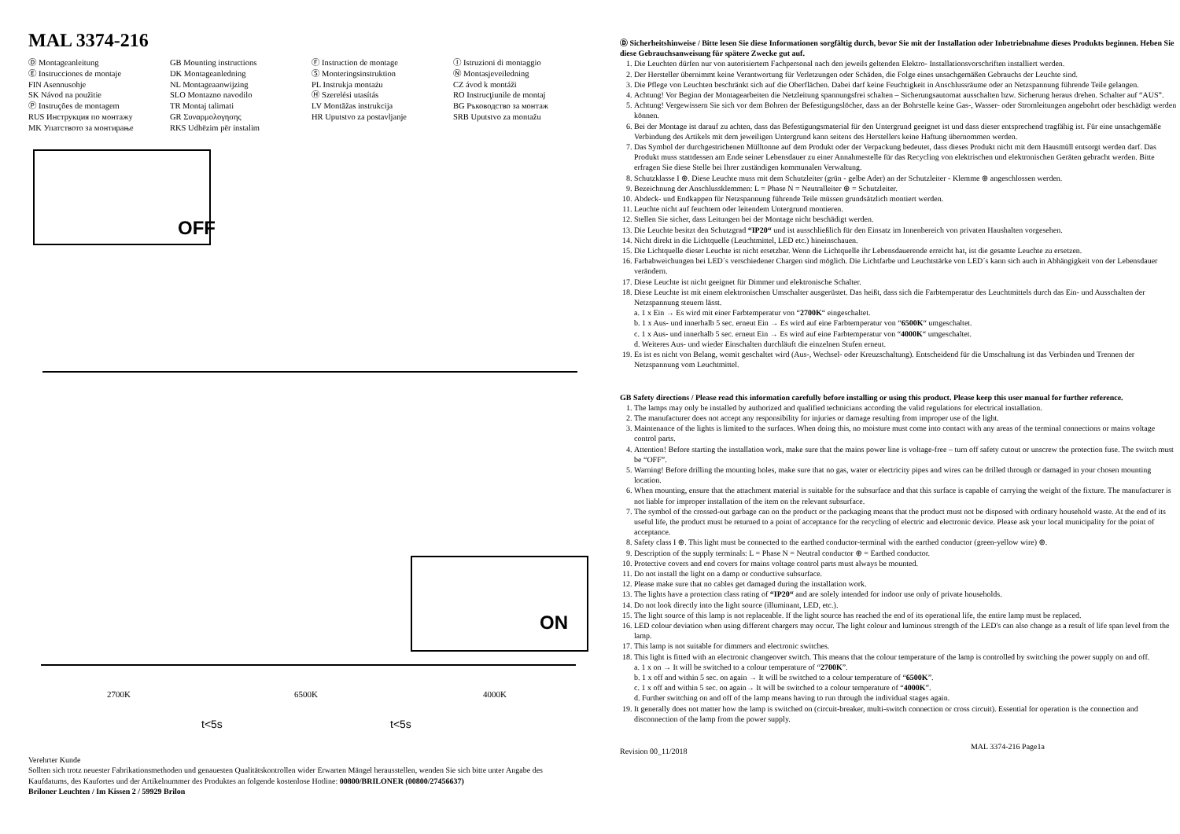MAL 3374-216
Ⓓ Montageanleitung
GB Mounting instructions
Ⓕ Instruction de montage
Ⓘ Istruzioni di montaggio
Ⓔ Instrucciones de montaje
DK Montageanledning
Ⓢ Monteringsinstruktion
Ⓝ Montasjeveiledning
FIN Asennusohje
NL Montageaanwijzing
PL Instrukja montażu
CZ ávod k montáži
SK Návod na použitie
SLO Montazno navodilo
Ⓗ Szerelési utasítás
RO Instrucţiunile de montaj
Ⓟ Instruções de montagem
TR Montaj talimati
LV Montāžas instrukcija
BG Ръководство за монтаж
RUS Инструкция по монтажу
GR Συναρμολογησης
HR Uputstvo za postavljanje
SRB Uputstvo za montažu
MK Упатството за монтирање
RKS Udhëzim për instalim
OFF
ON
2700K 6500K 4000K
t<5s t<5s
Verehrter Kunde
Sollten sich trotz neuester Fabrikationsmethoden und genauesten Qualitätskontrollen wider Erwarten Mängel herausstellen, wenden Sie sich bitte unter Angabe des Kaufdatums, des Kaufortes und der Artikelnummer des Produktes an folgende kostenlose Hotline: 00800/BRILONER (00800/27456637)
Briloner Leuchten / Im Kissen 2 / 59929 Brilon
Ⓓ Sicherheitshinweise / Bitte lesen Sie diese Informationen sorgfältig durch, bevor Sie mit der Installation oder Inbetriebnahme dieses Produkts beginnen. Heben Sie diese Gebrauchsanweisung für spätere Zwecke gut auf.
1. Die Leuchten dürfen nur von autorisiertem Fachpersonal nach den jeweils geltenden Elektro- Installationsvorschriften installiert werden.
2. Der Hersteller übernimmt keine Verantwortung für Verletzungen oder Schäden, die Folge eines unsachgemäßen Gebrauchs der Leuchte sind.
3. Die Pflege von Leuchten beschränkt sich auf die Oberflächen. Dabei darf keine Feuchtigkeit in Anschlussräume oder an Netzspannung führende Teile gelangen.
4. Achtung! Vor Beginn der Montagearbeiten die Netzleitung spannungsfrei schalten – Sicherungsautomat ausschalten bzw. Sicherung heraus drehen. Schalter auf “AUS”.
5. Achtung! Vergewissern Sie sich vor dem Bohren der Befestigungslöcher, dass an der Bohrstelle keine Gas-, Wasser- oder Stromleitungen angebohrt oder beschädigt werden können.
6. Bei der Montage ist darauf zu achten, dass das Befestigungsmaterial für den Untergrund geeignet ist und dass dieser entsprechend tragfähig ist. Für eine unsachgemäße Verbindung des Artikels mit dem jeweiligen Untergrund kann seitens des Herstellers keine Haftung übernommen werden.
7. Das Symbol der durchgestrichenen Mülltonne auf dem Produkt oder der Verpackung bedeutet, dass dieses Produkt nicht mit dem Hausmüll entsorgt werden darf. Das Produkt muss stattdessen am Ende seiner Lebensdauer zu einer Annahmestelle für das Recycling von elektrischen und elektronischen Geräten gebracht werden. Bitte erfragen Sie diese Stelle bei Ihrer zuständigen kommunalen Verwaltung.
8. Schutzklasse I ⊕. Diese Leuchte muss mit dem Schutzleiter (grün - gelbe Ader) an der Schutzleiter - Klemme ⊕ angeschlossen werden.
9. Bezeichnung der Anschlussklemmen: L = Phase N = Neutralleiter ⊕ = Schutzleiter.
10. Abdeck- und Endkappen für Netzspannung führende Teile müssen grundsätzlich montiert werden.
11. Leuchte nicht auf feuchtem oder leitendem Untergrund montieren.
12. Stellen Sie sicher, dass Leitungen bei der Montage nicht beschädigt werden.
13. Die Leuchte besitzt den Schutzgrad “IP20“ und ist ausschließlich für den Einsatz im Innenbereich von privaten Haushalten vorgesehen.
14. Nicht direkt in die Lichtquelle (Leuchtmittel, LED etc.) hineinschauen.
15. Die Lichtquelle dieser Leuchte ist nicht ersetzbar. Wenn die Lichtquelle ihr Lebensdauerende erreicht hat, ist die gesamte Leuchte zu ersetzen.
16. Farbabweichungen bei LED´s verschiedener Chargen sind möglich. Die Lichtfarbe und Leuchtstärke von LED´s kann sich auch in Abhängigkeit von der Lebensdauer verändern.
17. Diese Leuchte ist nicht geeignet für Dimmer und elektronische Schalter.
18. Diese Leuchte ist mit einem elektronischen Umschalter ausgerüstet. Das heißt, dass sich die Farbtemperatur des Leuchtmittels durch das Ein- und Ausschalten der Netzspannung steuern lässt.
a. 1 x Ein → Es wird mit einer Farbtemperatur von “2700K“ eingeschaltet.
b. 1 x Aus- und innerhalb 5 sec. erneut Ein → Es wird auf eine Farbtemperatur von “6500K“ umgeschaltet.
c. 1 x Aus- und innerhalb 5 sec. erneut Ein → Es wird auf eine Farbtemperatur von “4000K“ umgeschaltet.
d. Weiteres Aus- und wieder Einschalten durchläuft die einzelnen Stufen erneut.
19. Es ist es nicht von Belang, womit geschaltet wird (Aus-, Wechsel- oder Kreuzschaltung). Entscheidend für die Umschaltung ist das Verbinden und Trennen der Netzspannung vom Leuchtmittel.
GB Safety directions / Please read this information carefully before installing or using this product. Please keep this user manual for further reference.
1. The lamps may only be installed by authorized and qualified technicians according the valid regulations for electrical installation.
2. The manufacturer does not accept any responsibility for injuries or damage resulting from improper use of the light.
3. Maintenance of the lights is limited to the surfaces. When doing this, no moisture must come into contact with any areas of the terminal connections or mains voltage control parts.
4. Attention! Before starting the installation work, make sure that the mains power line is voltage-free – turn off safety cutout or unscrew the protection fuse. The switch must be “OFF”.
5. Warning! Before drilling the mounting holes, make sure that no gas, water or electricity pipes and wires can be drilled through or damaged in your chosen mounting location.
6. When mounting, ensure that the attachment material is suitable for the subsurface and that this surface is capable of carrying the weight of the fixture. The manufacturer is not liable for improper installation of the item on the relevant subsurface.
7. The symbol of the crossed-out garbage can on the product or the packaging means that the product must not be disposed with ordinary household waste. At the end of its useful life, the product must be returned to a point of acceptance for the recycling of electric and electronic device. Please ask your local municipality for the point of acceptance.
8. Safety class I ⊕. This light must be connected to the earthed conductor-terminal with the earthed conductor (green-yellow wire) ⊕.
9. Description of the supply terminals: L = Phase N = Neutral conductor ⊕ = Earthed conductor.
10. Protective covers and end covers for mains voltage control parts must always be mounted.
11. Do not install the light on a damp or conductive subsurface.
12. Please make sure that no cables get damaged during the installation work.
13. The lights have a protection class rating of “IP20“ and are solely intended for indoor use only of private households.
14. Do not look directly into the light source (illuminant, LED, etc.).
15. The light source of this lamp is not replaceable. If the light source has reached the end of its operational life, the entire lamp must be replaced.
16. LED colour deviation when using different chargers may occur. The light colour and luminous strength of the LED's can also change as a result of life span level from the lamp.
17. This lamp is not suitable for dimmers and electronic switches.
18. This light is fitted with an electronic changeover switch. This means that the colour temperature of the lamp is controlled by switching the power supply on and off.
a. 1 x on → It will be switched to a colour temperature of “2700K”.
b. 1 x off and within 5 sec. on again → It will be switched to a colour temperature of “6500K”.
c. 1 x off and within 5 sec. on again→ It will be switched to a colour temperature of “4000K”.
d. Further switching on and off of the lamp means having to run through the individual stages again.
19. It generally does not matter how the lamp is switched on (circuit-breaker, multi-switch connection or cross circuit). Essential for operation is the connection and disconnection of the lamp from the power supply.
Revision 00_11/2018 MAL 3374-216 Page1a